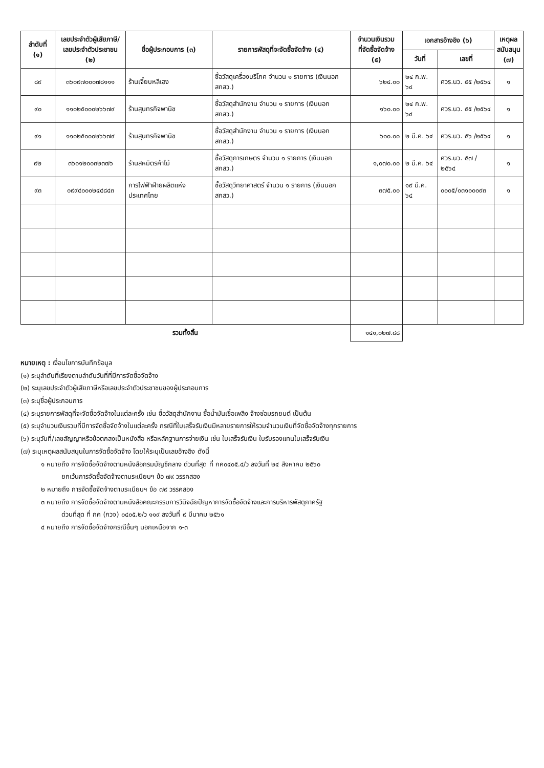| ลำดับที่ (๑) | เลขประจำตัวผู้เสียภาษี/ เลขประจำตัวประชาชน (๒) | ชื่อผู้ประกอบการ (๓) | รายการพัสดุที่จะจัดซื้อจัดจ้าง (๔) | จำนวนเงินรวม ที่จัดซื้อจัดจ้าง (๕) | เอกสารอ้างอิง (๖) | | เหตุผล สนับสนุน (๗) |
| --- | --- | --- | --- | --- | --- | --- | --- |
| | | | | | วันที่ | เลขที่ | |
| ๘๙ | ๓๖๐๙๗๐๐๐๗๘๑๑๑ | ร้านเจี๊ยบหลีเฮง | ซื้อวัสดุเครื่องบริโภค จำนวน ๑ รายการ (เงินนอก สกสว.) | ๖๒๔.๐๐ | ๒๔ ก.พ. ๖๔ | ศวร.นว. ๕๕ /๒๕๖๔ | ๑ |
| ๙๐ | ๑๑๐๒๕๐๐๐๒๖๖๗๙ | ร้านสุนทรกิจพานิช | ซื้อวัสดุสำนักงาน จำนวน ๑ รายการ (เงินนอก สกสว.) | ๑๖๐.๐๐ | ๒๔ ก.พ. ๖๔ | ศวร.นว. ๕๕ /๒๕๖๔ | ๑ |
| ๙๑ | ๑๑๐๒๕๐๐๐๒๖๖๗๙ | ร้านสุนทรกิจพานิช | ซื้อวัสดุสำนักงาน จำนวน ๑ รายการ (เงินนอก สกสว.) | ๖๐๐.๐๐ | ๒ มี.ค. ๖๔ | ศวร.นว. ๕๖ /๒๕๖๔ | ๑ |
| ๙๒ | ๓๖๐๑๒๐๐๓๒๓๗๖ | ร้านสหมิตรค้าไม้ | ซื้อวัสดุการเกษตร จำนวน ๑ รายการ (เงินนอก สกสว.) | ๑,๐๗๐.๐๐ | ๒ มี.ค. ๖๔ | ศวร.นว. ๕๗ /๒๕๖๔ | ๑ |
| ๙๓ | ๐๙๙๔๐๐๐๒๔๔๘๔๓ | การไฟฟ้าฝ่ายผลิตแห่งประเทศไทย | ซื้อวัสดุวิทยาศาสตร์ จำนวน ๑ รายการ (เงินนอก สกสว.) | ๓๗๕.๐๐ | ๑๙ มี.ค. ๖๔ | ๐๐๐๕/๐๓๑๐๐๐๙๓ | ๑ |
| รวมทั้งสิ้น | | | | ๑๔๑,๐๒๗.๘๘ | | | |
หมายเหตุ : เงื่อนไขการบันทึกข้อมูล
(๑) ระบุลำดับที่เรียงตามลำดับวันที่ที่มีการจัดซื้อจัดจ้าง
(๒) ระบุเลขประจำตัวผู้เสียภาษีหรือเลขประจำตัวประชาชนของผู้ประกอบการ
(๓) ระบุชื่อผู้ประกอบการ
(๔) ระบุรายการพัสดุที่จะจัดซื้อจัดจ้างในแต่ละครั้ง เช่น ซื้อวัสดุสำนักงาน ซื้อน้ำมันเชื้อเพลิง จ้างซ่อมรถยนต์ เป็นต้น
(๕) ระบุจำนวนเงินรวมที่มีการจัดซื้อจัดจ้างในแต่ละครั้ง กรณีที่ใบเสร็จรับเงินมีหลายรายการให้รวมจำนวนเงินที่จัดซื้อจัดจ้างทุกรายการ
(๖) ระบุวันที่/เลขสัญญาหรือข้อตกลงเป็นหนังสือ หรือหลักฐานการจ่ายเงิน เช่น ใบเสร็จรับเงิน ใบรับรองแทนใบเสร็จรับเงิน
(๗) ระบุเหตุผลสนับสนุนในการจัดซื้อจัดจ้าง โดยให้ระบุเป็นเลขอ้างอิง ดังนี้
๑ หมายถึง การจัดซื้อจัดจ้างตามหนังสือกรมบัญชีกลาง ด่วนที่สุด ที่ กค๐๔๐๕.๔/ว ลงวันที่ ๒๔ สิงหาคม ๒๕๖๐
ยกเว้นการจัดซื้อจัดจ้างตามระเบียบฯ ข้อ ๗๙ วรรคสอง
๒ หมายถึง การจัดซื้อจัดจ้างตามระเบียบฯ ข้อ ๗๙ วรรคสอง
๓ หมายถึง การจัดซื้อจัดจ้างตามหนังสือคณะกรรมการวินิจฉัยปัญหาการจัดซื้อจัดจ้างและการบริหารพัสดุภาครัฐ
ด่วนที่สุด ที่ กค (กวจ) ๐๔๐๕.๒/ว ๑๑๙ ลงวันที่ ๙ มีนาคม ๒๕๖๑
๔ หมายถึง การจัดซื้อจัดจ้างกรณีอื่นๆ นอกเหนือจาก ๑-๓